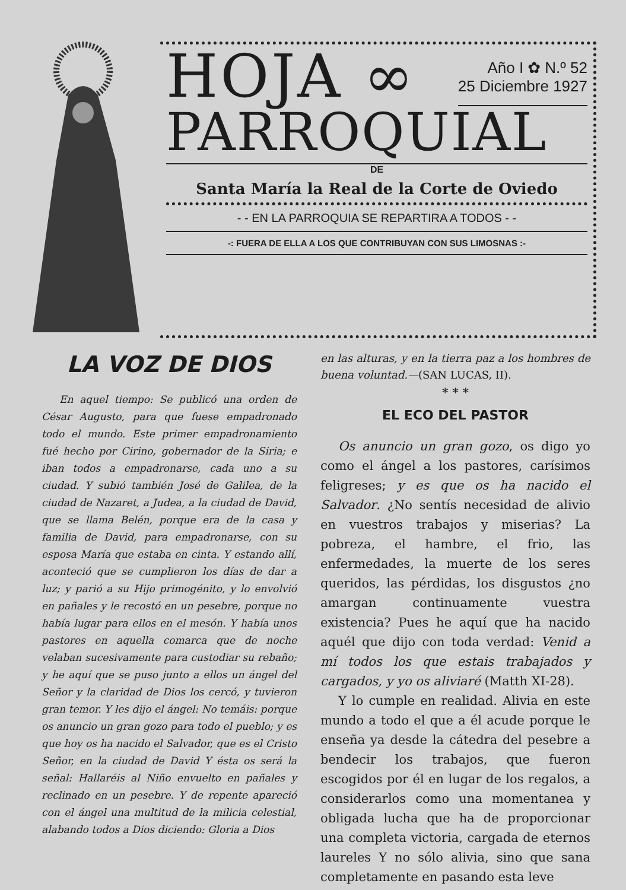HOJA ∞
Año I ✿ N.º 52
25 Diciembre 1927
PARROQUIAL
DE
Santa María la Real de la Corte de Oviedo
- - EN LA PARROQUIA SE REPARTIRA A TODOS - -
-: FUERA DE ELLA A LOS QUE CONTRIBUYAN CON SUS LIMOSNAS :-
LA VOZ DE DIOS
En aquel tiempo: Se publicó una orden de César Augusto, para que fuese empadronado todo el mundo. Este primer empadronamiento fué hecho por Cirino, gobernador de la Siria; e iban todos a empadronarse, cada uno a su ciudad. Y subió también José de Galilea, de la ciudad de Nazaret, a Judea, a la ciudad de David, que se llama Belén, porque era de la casa y familia de David, para empadronarse, con su esposa María que estaba en cinta. Y estando allí, aconteció que se cumplieron los días de dar a luz; y parió a su Hijo primogénito, y lo envolvió en pañales y le recostó en un pesebre, porque no había lugar para ellos en el mesón. Y había unos pastores en aquella comarca que de noche velaban sucesivamente para custodiar su rebaño; y he aquí que se puso junto a ellos un ángel del Señor y la claridad de Dios los cercó, y tuvieron gran temor. Y les dijo el ángel: No temáis: porque os anuncio un gran gozo para todo el pueblo; y es que hoy os ha nacido el Salvador, que es el Cristo Señor, en la ciudad de David Y ésta os será la señal: Hallaréis al Niño envuelto en pañales y reclinado en un pesebre. Y de repente apareció con el ángel una multitud de la milicia celestial, alabando todos a Dios diciendo: Gloria a Dios
en las alturas, y en la tierra paz a los hombres de buena voluntad.—(SAN LUCAS, II).
* * *
EL ECO DEL PASTOR
Os anuncio un gran gozo, os digo yo como el ángel a los pastores, carísimos feligreses; y es que os ha nacido el Salvador. ¿No sentís necesidad de alivio en vuestros trabajos y miserias? La pobreza, el hambre, el frio, las enfermedades, la muerte de los seres queridos, las pérdidas, los disgustos ¿no amargan continuamente vuestra existencia? Pues he aquí que ha nacido aquél que dijo con toda verdad: Venid a mí todos los que estais trabajados y cargados, y yo os aliviaré (Matth XI-28).
Y lo cumple en realidad. Alivia en este mundo a todo el que a él acude porque le enseña ya desde la cátedra del pesebre a bendecir los trabajos, que fueron escogidos por él en lugar de los regalos, a considerarlos como una momentanea y obligada lucha que ha de proporcionar una completa victoria, cargada de eternos laureles Y no sólo alivia, sino que sana completamente en pasando esta leve